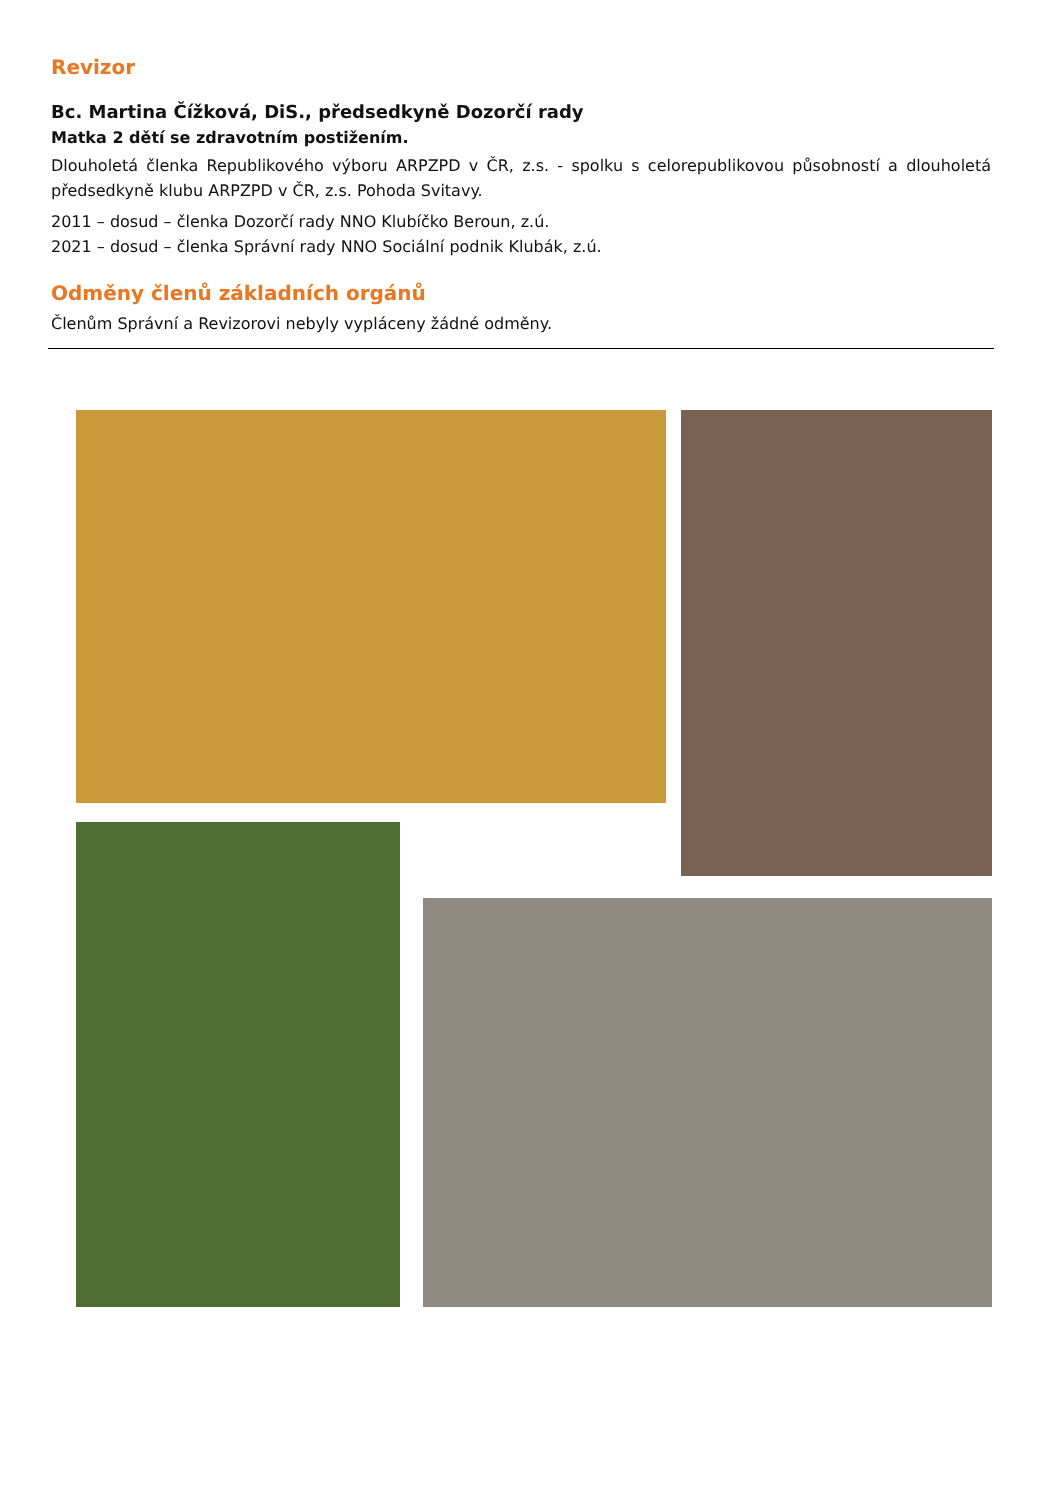Revizor
Bc. Martina Čížková, DiS., předsedkyně Dozorčí rady
Matka 2 dětí se zdravotním postižením.
Dlouholetá členka Republikového výboru ARPZPD v ČR, z.s. - spolku s celorepublikovou působností a dlouholetá předsedkyně klubu ARPZPD v ČR, z.s. Pohoda Svitavy.
2011 – dosud – členka Dozorčí rady NNO Klubíčko Beroun, z.ú.
2021 – dosud – členka Správní rady NNO Sociální podnik Klubák, z.ú.
Odměny členů základních orgánů
Členům Správní a Revizorovi nebyly vypláceny žádné odměny.